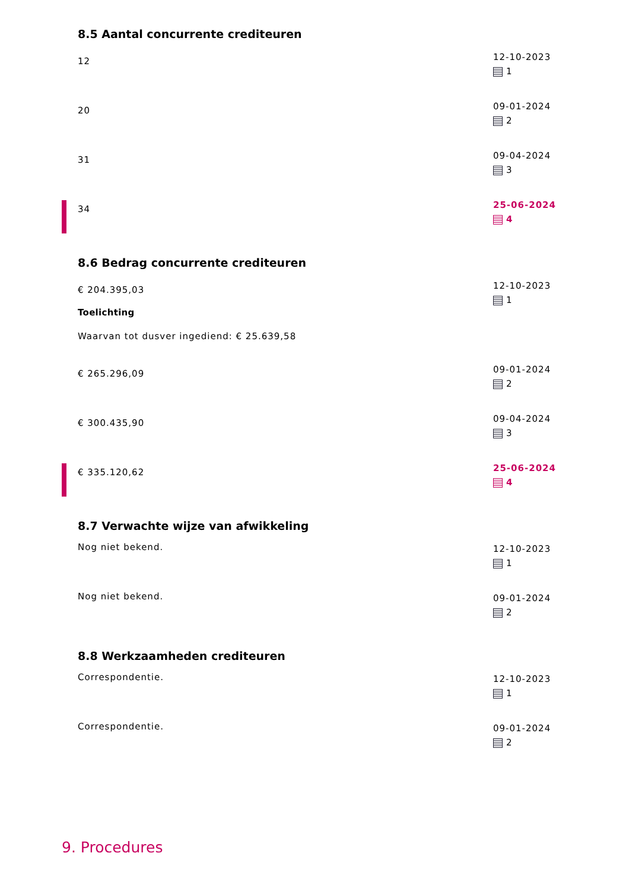8.5 Aantal concurrente crediteuren
12
12-10-2023
1
20
09-01-2024
2
31
09-04-2024
3
34
25-06-2024
4
8.6 Bedrag concurrente crediteuren
€ 204.395,03
Toelichting
Waarvan tot dusver ingediend: € 25.639,58
12-10-2023
1
€ 265.296,09
09-01-2024
2
€ 300.435,90
09-04-2024
3
€ 335.120,62
25-06-2024
4
8.7 Verwachte wijze van afwikkeling
Nog niet bekend.
12-10-2023
1
Nog niet bekend.
09-01-2024
2
8.8 Werkzaamheden crediteuren
Correspondentie.
12-10-2023
1
Correspondentie.
09-01-2024
2
9. Procedures